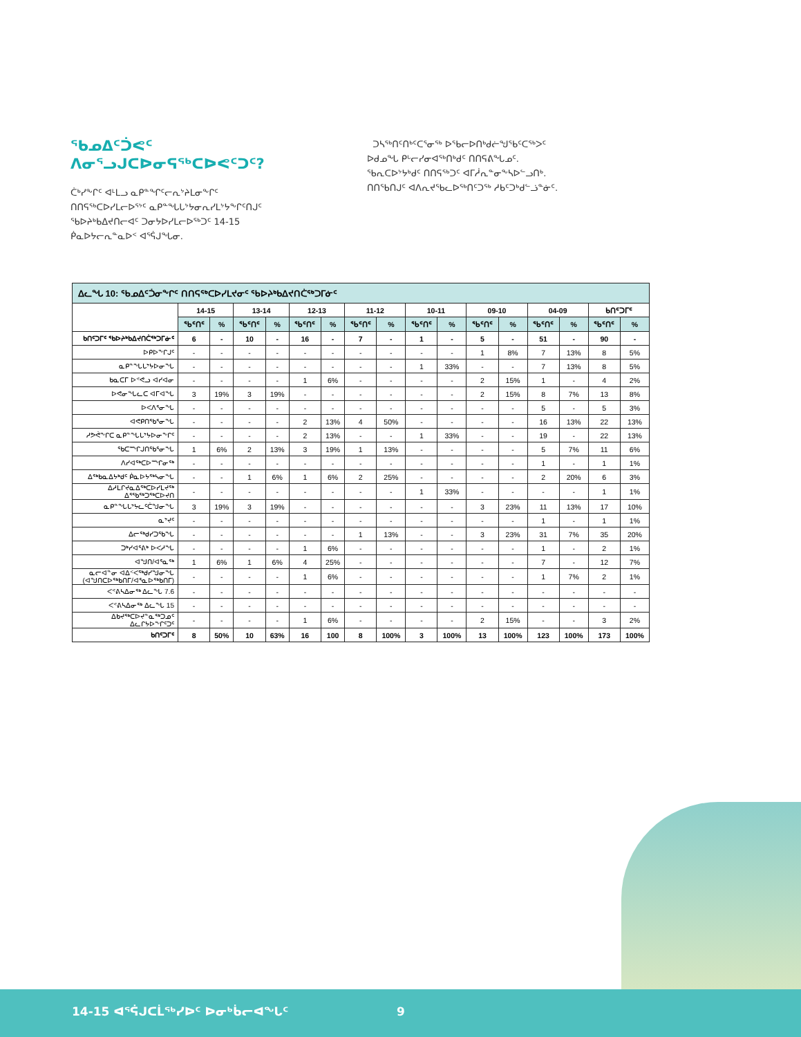ᖃᓄᐃᑦᑑᕙᑦ
ᐱᓂᕐᓗᒍᑕᐅᓂᕋᖅᑕᐅᕙᑦᑐᑦ?
ᑖᒃᓯᖕᒋᑦ ᐊᒻᒪᓗ ᓇᑭᓐᖏᑦᓕᕆᔾᔨᒪᓂᖕᒋᑦ ᑎᑎᕋᖅᑕᐅᓯᒪᓕᐅᕐᔾᑦ ᓇᑭᓐᖓᒐᔾᔭᓂᕆᓯᒪᔾᔭᖕᒋᑦᑎᒍᑦ ᖃᐅᔨᒃᑲᐃᔪᑎᓕᐊᑦ ᑐᓂᔭᐅᓯᒪᓕᐅᖅᑐᑦ 14-15 ᑮᓇᐅᔭᓕᕆᓐᓇᐅᑉ ᐊᕐᕌᒍᖓᓂ.
ᑐᓴᖅᑎᑦᑎᒃᑦᑕᕐᓂᖅ ᐅᖃᓕᐅᑎᒃᑯᓖᖑᖃᑦᑕᖅᐳᑦ ᐅᑯᓄᖓ ᑭᒡᓕᓯᓂᐊᖅᑎᒃᑯᑦ ᑎᑎᕋᕕᖓᓄᑦ. ᖃᕆᑕᐅᔾᔭᒃᑯᑦ ᑎᑎᕋᖅᑐᑦ ᐊᒥᓲᕆᓐᓂᖕᓴᐅᓪᓗᑎᒃ. ᑎᑎᖃᑎᒍᑦ ᐊᐱᕆᔪᖃᓚᐅᖅᑎᑦᑐᖅ ᓱᑲᑦᑐᒃᑯᓪᓘᓐᓃᑦ.
| ᐃᓚᖓ 10: ᖃᓄᐃᑦᑑᓂᖕᒋᑦ ᑎᑎᕋᖅᑕᐅᓯᒪᔪᓂᑦ ᖃᐅᔨᒃᑲᐃᔪᑎᑖᖅᑐᒥᓃᑦ | | | | | | | | | | | | | | | | |
| --- | --- | --- | --- | --- | --- | --- | --- | --- | --- | --- | --- | --- | --- | --- | --- | --- |
| | 14-15 | | 13-14 | | 12-13 | | 11-12 | | 10-11 | | 09-10 | | 04-09 | | ᑲᑎᑦᑐᒥᑦ | |
| | ᖃᑦᑎᑦ | % | ᖃᑦᑎᑦ | % | ᖃᑦᑎᑦ | % | ᖃᑦᑎᑦ | % | ᖃᑦᑎᑦ | % | ᖃᑦᑎᑦ | % | ᖃᑦᑎᑦ | % | ᖃᑦᑎᑦ | % |
| ᑲᑎᑦᑐᒥᑦ ᖃᐅᔨᒃᑲᐃᔪᑎᑖᖅᑐᒥᓃᑦ | 6 | - | 10 | - | 16 | - | 7 | - | 1 | - | 5 | - | 51 | - | 90 | - |
| ᐅᑭᐅᖕᒋᒍᑦ | - | - | - | - | - | - | - | - | - | - | 1 | 8% | 7 | 13% | 8 | 5% |
| ᓇᑭᓐᖓᒐᔾᔭᐅᓂᖓ | - | - | - | - | - | - | - | - | 1 | 33% | - | - | 7 | 13% | 8 | 5% |
| ᑲᓇᑕᒥ ᐅᕝᕙᓗ ᐊᓯᐊᓂ | - | - | - | - | 1 | 6% | - | - | - | - | 2 | 15% | 1 | - | 4 | 2% |
| ᐅᕙᓂᖓᓚᑕ ᐊᒥᐊᖓ | 3 | 19% | 3 | 19% | - | - | - | - | - | - | 2 | 15% | 8 | 7% | 13 | 8% |
| ᐅᐸᐱᕐᓂᖓ | - | - | - | - | - | - | - | - | - | - | - | - | 5 | - | 5 | 3% |
| ᐊᕙᑭᑎᖃᕐᓂᖓ | - | - | - | - | 2 | 13% | 4 | 50% | - | - | - | - | 16 | 13% | 22 | 13% |
| ᓱᕗᕚᖕᒋᑕ ᓇᑭᓐᖓᒐᔾᔭᐅᓂᖕᒋᑦ | - | - | - | - | 2 | 13% | - | - | 1 | 33% | - | - | 19 | - | 22 | 13% |
| ᖃᑕᙱᒍᑎᖃᕐᓂᖓ | 1 | 6% | 2 | 13% | 3 | 19% | 1 | 13% | - | - | - | - | 5 | 7% | 11 | 6% |
| ᐱᓯᐊᖅᑕᐅᙱᓂᖅ | - | - | - | - | - | - | - | - | - | - | - | - | 1 | - | 1 | 1% |
| ᐃᖅᑲᓇᐃᔭᒃᑯᑦ ᑮᓇᐅᔭᖅᓴᓂᖓ | - | - | 1 | 6% | 1 | 6% | 2 | 25% | - | - | - | - | 2 | 20% | 6 | 3% |
| ᐃᓱᒪᒋᔪᓇᐃᖅᑕᐅᓯᒪᔪᖅ ᐃᕐᖃᖅᑐᖅᑕᐅᔪᑎ | - | - | - | - | - | - | - | - | 1 | 33% | - | - | - | - | 1 | 1% |
| ᓇᑭᓐᖓᒐᔾᔭᓚᑦᑖᖑᓂᖓ | 3 | 19% | 3 | 19% | - | - | - | - | - | - | 3 | 23% | 11 | 13% | 17 | 10% |
| ᓇᔾᔪᑦ | - | - | - | - | - | - | - | - | - | - | - | - | 1 | - | 1 | 1% |
| ᐃᓕᖅᑯᓯᑐᕐᑲᖓ | - | - | - | - | - | - | 1 | 13% | - | - | 3 | 23% | 31 | 7% | 35 | 20% |
| ᑐᒃᓯᐊᕐᕕᒃ ᐅᐸᓱᖓ | - | - | - | - | 1 | 6% | - | - | - | - | - | - | 1 | - | 2 | 1% |
| ᐊᖑᑎ/ᐊᕐᓇᖅ | 1 | 6% | 1 | 6% | 4 | 25% | - | - | - | - | - | - | 7 | - | 12 | 7% |
| ᓇᓕᐊᓐᓂ ᐊᐃᑉᐸᖅᑯᓯᖑᓂᖓ (ᐊᖑᑎᑕᐅᖅᑲᑎᒥ/ᐊᕐᓇᐅᖅᑲᑎᒥ) | - | - | - | - | 1 | 6% | - | - | - | - | - | - | 1 | 7% | 2 | 1% |
| ᐸᕝᕕᓴᐃᓂᖅ ᐃᓚᖓ 7.6 | - | - | - | - | - | - | - | - | - | - | - | - | - | - | - | - |
| ᐸᕝᕕᓴᐃᓂᖅ ᐃᓚᖓ 15 | - | - | - | - | - | - | - | - | - | - | - | - | - | - | - | - |
| ᐃᑲᔪᖅᑕᐅᔪᓐᓇᖅᑐᓄᑦ ᐃᓚᒋᔭᐅᖕᒋᑦᑐᑦ | - | - | - | - | 1 | 6% | - | - | - | - | 2 | 15% | - | - | 3 | 2% |
| ᑲᑎᑦᑐᒥᑦ | 8 | 50% | 10 | 63% | 16 | 100 | 8 | 100% | 3 | 100% | 13 | 100% | 123 | 100% | 173 | 100% |
14-15 ᐊᕐᕌᒍᑕᒫᖅᓯᐅᑦ ᐅᓂᒃᑳᓕᐊᖓᑦ 9